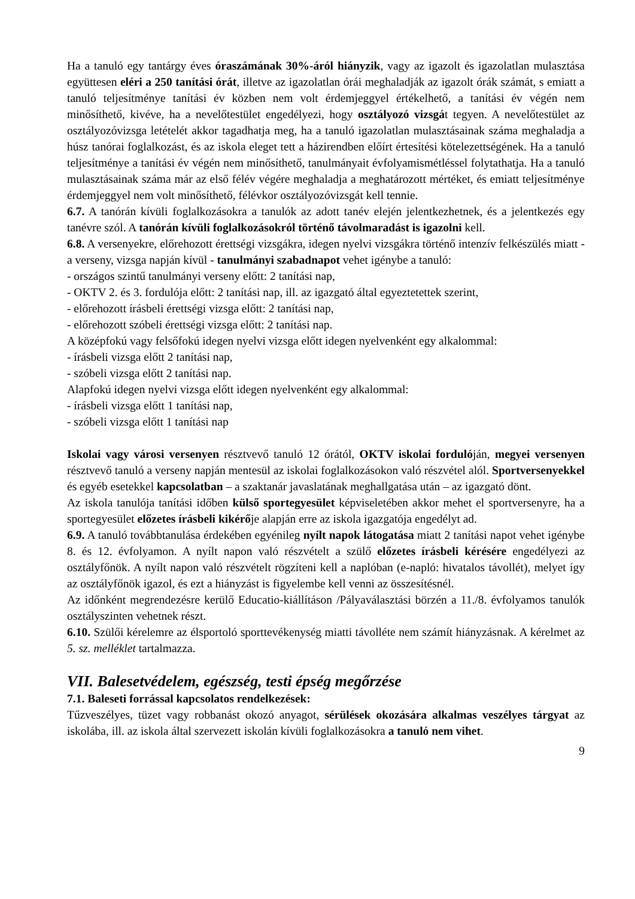Ha a tanuló egy tantárgy éves óraszámának 30%-áról hiányzik, vagy az igazolt és igazolatlan mulasztása együttesen eléri a 250 tanítási órát, illetve az igazolatlan órái meghaladják az igazolt órák számát, s emiatt a tanuló teljesítménye tanítási év közben nem volt érdemjeggyel értékelhető, a tanítási év végén nem minősíthető, kivéve, ha a nevelőtestület engedélyezi, hogy osztályozó vizsgát tegyen. A nevelőtestület az osztályozóvizsga letételét akkor tagadhatja meg, ha a tanuló igazolatlan mulasztásainak száma meghaladja a húsz tanórai foglalkozást, és az iskola eleget tett a házirendben előírt értesítési kötelezettségének. Ha a tanuló teljesítménye a tanítási év végén nem minősíthető, tanulmányait évfolyamismétléssel folytathatja. Ha a tanuló mulasztásainak száma már az első félév végére meghaladja a meghatározott mértéket, és emiatt teljesítménye érdemjeggyel nem volt minősíthető, félévkor osztályozóvizsgát kell tennie.
6.7. A tanórán kívüli foglalkozásokra a tanulók az adott tanév elején jelentkezhetnek, és a jelentkezés egy tanévre szól. A tanórán kívüli foglalkozásokról történő távolmaradást is igazolni kell.
6.8. A versenyekre, előrehozott érettségi vizsgákra, idegen nyelvi vizsgákra történő intenzív felkészülés miatt - a verseny, vizsga napján kívül - tanulmányi szabadnapot vehet igénybe a tanuló:
- országos szintű tanulmányi verseny előtt: 2 tanítási nap,
- OKTV 2. és 3. fordulója előtt: 2 tanítási nap, ill. az igazgató által egyeztetettek szerint,
- előrehozott írásbeli érettségi vizsga előtt: 2 tanítási nap,
- előrehozott szóbeli érettségi vizsga előtt: 2 tanítási nap.
A középfokú vagy felsőfokú idegen nyelvi vizsga előtt idegen nyelvenként egy alkalommal:
- írásbeli vizsga előtt 2 tanítási nap,
- szóbeli vizsga előtt 2 tanítási nap.
Alapfokú idegen nyelvi vizsga előtt idegen nyelvenként egy alkalommal:
- írásbeli vizsga előtt 1 tanítási nap,
- szóbeli vizsga előtt 1 tanítási nap
Iskolai vagy városi versenyen résztvevő tanuló 12 órától, OKTV iskolai fordulóján, megyei versenyen résztvevő tanuló a verseny napján mentesül az iskolai foglalkozásokon való részvétel alól. Sportversenyekkel és egyéb esetekkel kapcsolatban – a szaktanár javaslatának meghallgatása után – az igazgató dönt.
Az iskola tanulója tanítási időben külső sportegyesület képviseletében akkor mehet el sportversenyre, ha a sportegyesület előzetes írásbeli kikérője alapján erre az iskola igazgatója engedélyt ad.
6.9. A tanuló továbbtanulása érdekében egyénileg nyílt napok látogatása miatt 2 tanítási napot vehet igénybe 8. és 12. évfolyamon. A nyílt napon való részvételt a szülő előzetes írásbeli kérésére engedélyezi az osztályfőnök. A nyílt napon való részvételt rögzíteni kell a naplóban (e-napló: hivatalos távollét), melyet így az osztályfőnök igazol, és ezt a hiányzást is figyelembe kell venni az összesítésnél.
Az időnként megrendezésre kerülő Educatio-kiállításon /Pályaválasztási börzén a 11./8. évfolyamos tanulók osztályszinten vehetnek részt.
6.10. Szülői kérelemre az élsportoló sporttevékenység miatti távolléte nem számít hiányzásnak. A kérelmet az 5. sz. melléklet tartalmazza.
VII. Balesetvédelem, egészség, testi épség megőrzése
7.1. Baleseti forrással kapcsolatos rendelkezések:
Tűzveszélyes, tüzet vagy robbanást okozó anyagot, sérülések okozására alkalmas veszélyes tárgyat az iskolába, ill. az iskola által szervezett iskolán kívüli foglalkozásokra a tanuló nem vihet.
9